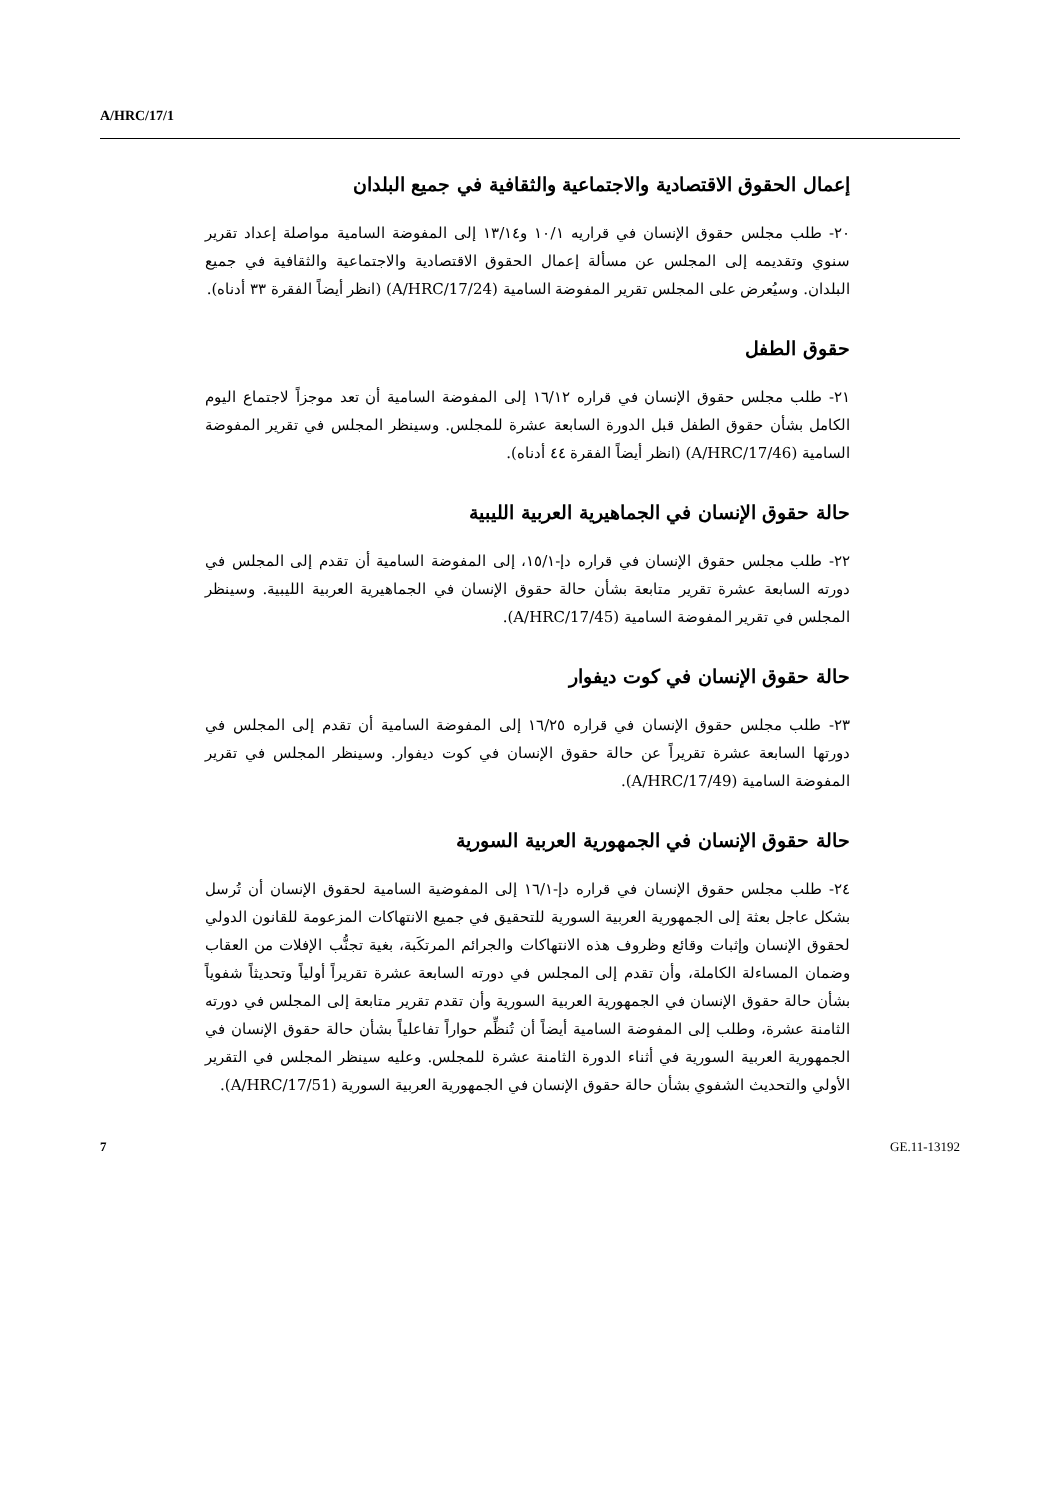A/HRC/17/1
إعمال الحقوق الاقتصادية والاجتماعية والثقافية في جميع البلدان
٢٠- طلب مجلس حقوق الإنسان في قراريه ١٠/١ و١٣/١٤ إلى المفوضة السامية مواصلة إعداد تقرير سنوي وتقديمه إلى المجلس عن مسألة إعمال الحقوق الاقتصادية والاجتماعية والثقافية في جميع البلدان. وسيُعرض على المجلس تقرير المفوضة السامية (A/HRC/17/24) (انظر أيضاً الفقرة ٣٣ أدناه).
حقوق الطفل
٢١- طلب مجلس حقوق الإنسان في قراره ١٦/١٢ إلى المفوضة السامية أن تعد موجزاً لاجتماع اليوم الكامل بشأن حقوق الطفل قبل الدورة السابعة عشرة للمجلس. وسينظر المجلس في تقرير المفوضة السامية (A/HRC/17/46) (انظر أيضاً الفقرة ٤٤ أدناه).
حالة حقوق الإنسان في الجماهيرية العربية الليبية
٢٢- طلب مجلس حقوق الإنسان في قراره دإ-١٥/١، إلى المفوضة السامية أن تقدم إلى المجلس في دورته السابعة عشرة تقرير متابعة بشأن حالة حقوق الإنسان في الجماهيرية العربية الليبية. وسينظر المجلس في تقرير المفوضة السامية (A/HRC/17/45).
حالة حقوق الإنسان في كوت ديفوار
٢٣- طلب مجلس حقوق الإنسان في قراره ١٦/٢٥ إلى المفوضة السامية أن تقدم إلى المجلس في دورتها السابعة عشرة تقريراً عن حالة حقوق الإنسان في كوت ديفوار. وسينظر المجلس في تقرير المفوضة السامية (A/HRC/17/49).
حالة حقوق الإنسان في الجمهورية العربية السورية
٢٤- طلب مجلس حقوق الإنسان في قراره دإ-١٦/١ إلى المفوضية السامية لحقوق الإنسان أن تُرسل بشكل عاجل بعثة إلى الجمهورية العربية السورية للتحقيق في جميع الانتهاكات المزعومة للقانون الدولي لحقوق الإنسان وإثبات وقائع وظروف هذه الانتهاكات والجرائم المرتكَبة، بغية تجنُّب الإفلات من العقاب وضمان المساءلة الكاملة، وأن تقدم إلى المجلس في دورته السابعة عشرة تقريراً أولياً وتحديثاً شفوياً بشأن حالة حقوق الإنسان في الجمهورية العربية السورية وأن تقدم تقرير متابعة إلى المجلس في دورته الثامنة عشرة، وطلب إلى المفوضة السامية أيضاً أن تُنظِّم حواراً تفاعلياً بشأن حالة حقوق الإنسان في الجمهورية العربية السورية في أثناء الدورة الثامنة عشرة للمجلس. وعليه سينظر المجلس في التقرير الأولي والتحديث الشفوي بشأن حالة حقوق الإنسان في الجمهورية العربية السورية (A/HRC/17/51).
7 GE.11-13192